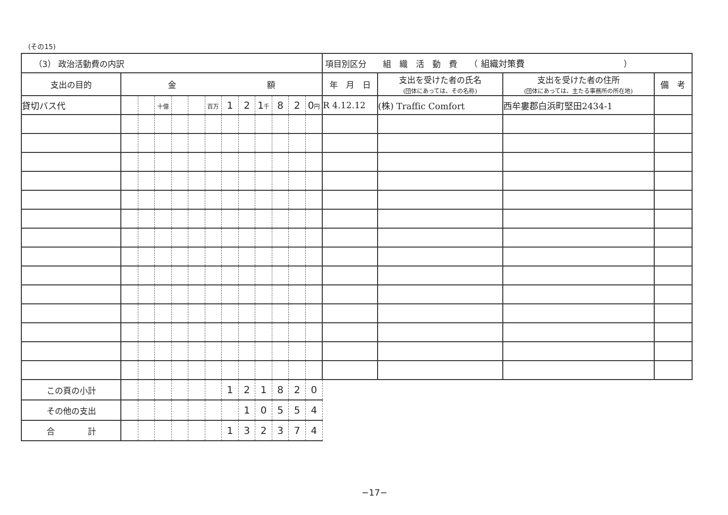(その15)
| （3） 政治活動費の内訳 | | | | | | | | | | | | | 項目別区分 組 織 活 動 費 （ 組織対策費 ） | | | |
| 支出の目的 | 金 額 | | | | | | | | | | | | 年 月 日 | 支出を受けた者の氏名 (団体にあっては、その名称) | 支出を受けた者の住所 (団体にあっては、主たる事務所の所在地) | 備 考 |
| 貸切バス代 | | | 十億 | | | 百万 | 1 | 2 | 1 千 | 8 | 2 | 0 円 | R 4.12.12 | (株) Traffic Comfort | 西牟婁郡白浜町堅田2434-1 | |
| この頁の小計 | | | | | | | 1 | 2 | 1 | 8 | 2 | 0 | | | | |
| その他の支出 | | | | | | | | 1 | 0 | 5 | 5 | 4 | | | | |
| 合 計 | | | | | | | 1 | 3 | 2 | 3 | 7 | 4 | | | | |
−17−